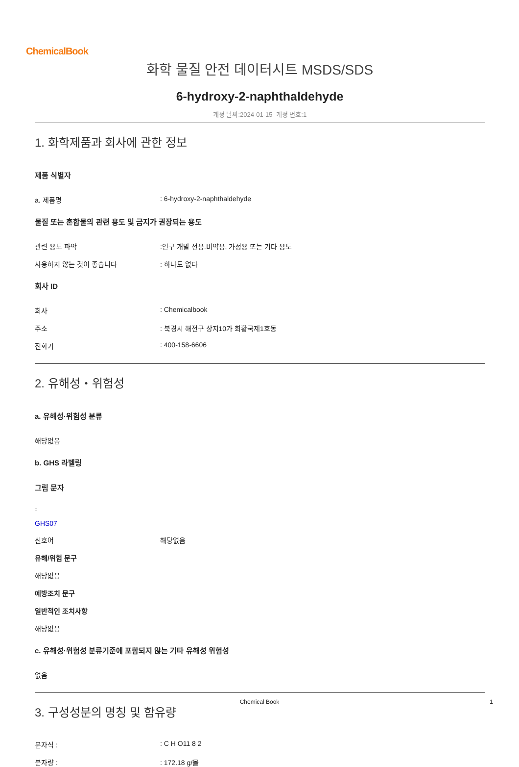ChemicalBook
화학 물질 안전 데이터시트 MSDS/SDS
6-hydroxy-2-naphthaldehyde
개정 날짜:2024-01-15 개정 번호:1
1. 화학제품과 회사에 관한 정보
제품 식별자
a. 제품명: 6-hydroxy-2-naphthaldehyde
물질 또는 혼합물의 관련 용도 및 금지가 권장되는 용도
관련 용도 파악:연구 개발 전용.비약용, 가정용 또는 기타 용도
사용하지 않는 것이 좋습니다: 하나도 없다
회사 ID
회사: Chemicalbook
주소: 북경시 해전구 상지10가 회황국제1호동
전화기: 400-158-6606
2. 유해성・위험성
a. 유해성·위험성 분류
해당없음
b. GHS 라벨링
그림 문자
□
GHS07
신호어 해당없음
유해/위험 문구
해당없음
예방조치 문구
일반적인 조치사항
해당없음
c. 유해성·위험성 분류기준에 포함되지 않는 기타 유해성 위험성
없음
3. 구성성분의 명칭 및 함유량
분자식 :: C H O11 8 2
분자량 :: 172.18 g/몰
Chemical Book 1